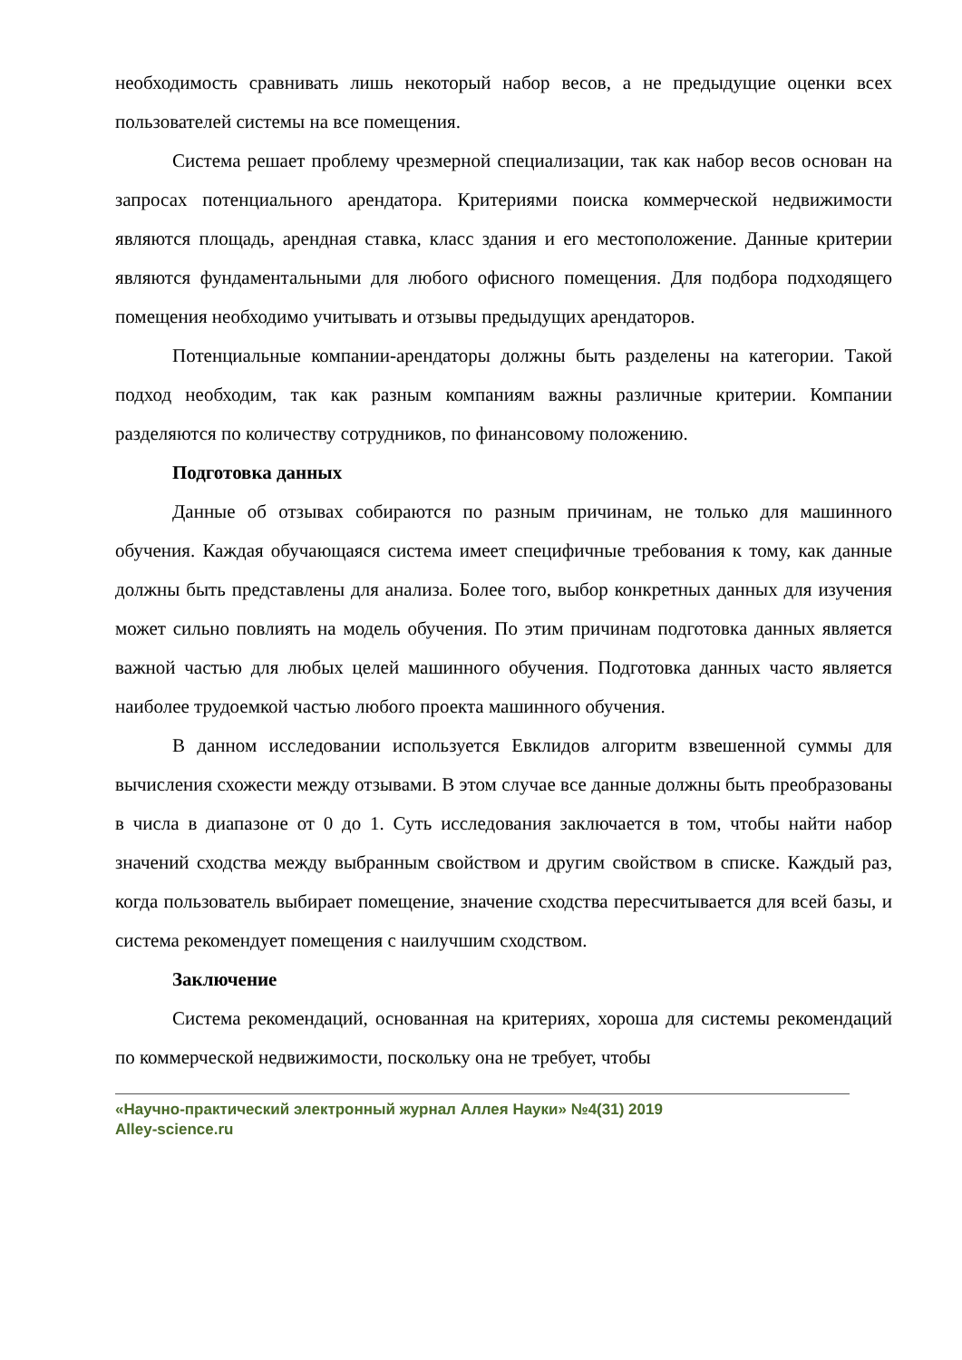необходимость сравнивать лишь некоторый набор весов, а не предыдущие оценки всех пользователей системы на все помещения.
Система решает проблему чрезмерной специализации, так как набор весов основан на запросах потенциального арендатора. Критериями поиска коммерческой недвижимости являются площадь, арендная ставка, класс здания и его местоположение. Данные критерии являются фундаментальными для любого офисного помещения. Для подбора подходящего помещения необходимо учитывать и отзывы предыдущих арендаторов.
Потенциальные компании-арендаторы должны быть разделены на категории. Такой подход необходим, так как разным компаниям важны различные критерии. Компании разделяются по количеству сотрудников, по финансовому положению.
Подготовка данных
Данные об отзывах собираются по разным причинам, не только для машинного обучения. Каждая обучающаяся система имеет специфичные требования к тому, как данные должны быть представлены для анализа. Более того, выбор конкретных данных для изучения может сильно повлиять на модель обучения. По этим причинам подготовка данных является важной частью для любых целей машинного обучения. Подготовка данных часто является наиболее трудоемкой частью любого проекта машинного обучения.
В данном исследовании используется Евклидов алгоритм взвешенной суммы для вычисления схожести между отзывами. В этом случае все данные должны быть преобразованы в числа в диапазоне от 0 до 1. Суть исследования заключается в том, чтобы найти набор значений сходства между выбранным свойством и другим свойством в списке. Каждый раз, когда пользователь выбирает помещение, значение сходства пересчитывается для всей базы, и система рекомендует помещения с наилучшим сходством.
Заключение
Система рекомендаций, основанная на критериях, хороша для системы рекомендаций по коммерческой недвижимости, поскольку она не требует, чтобы
«Научно-практический электронный журнал Аллея Науки» №4(31) 2019
Alley-science.ru